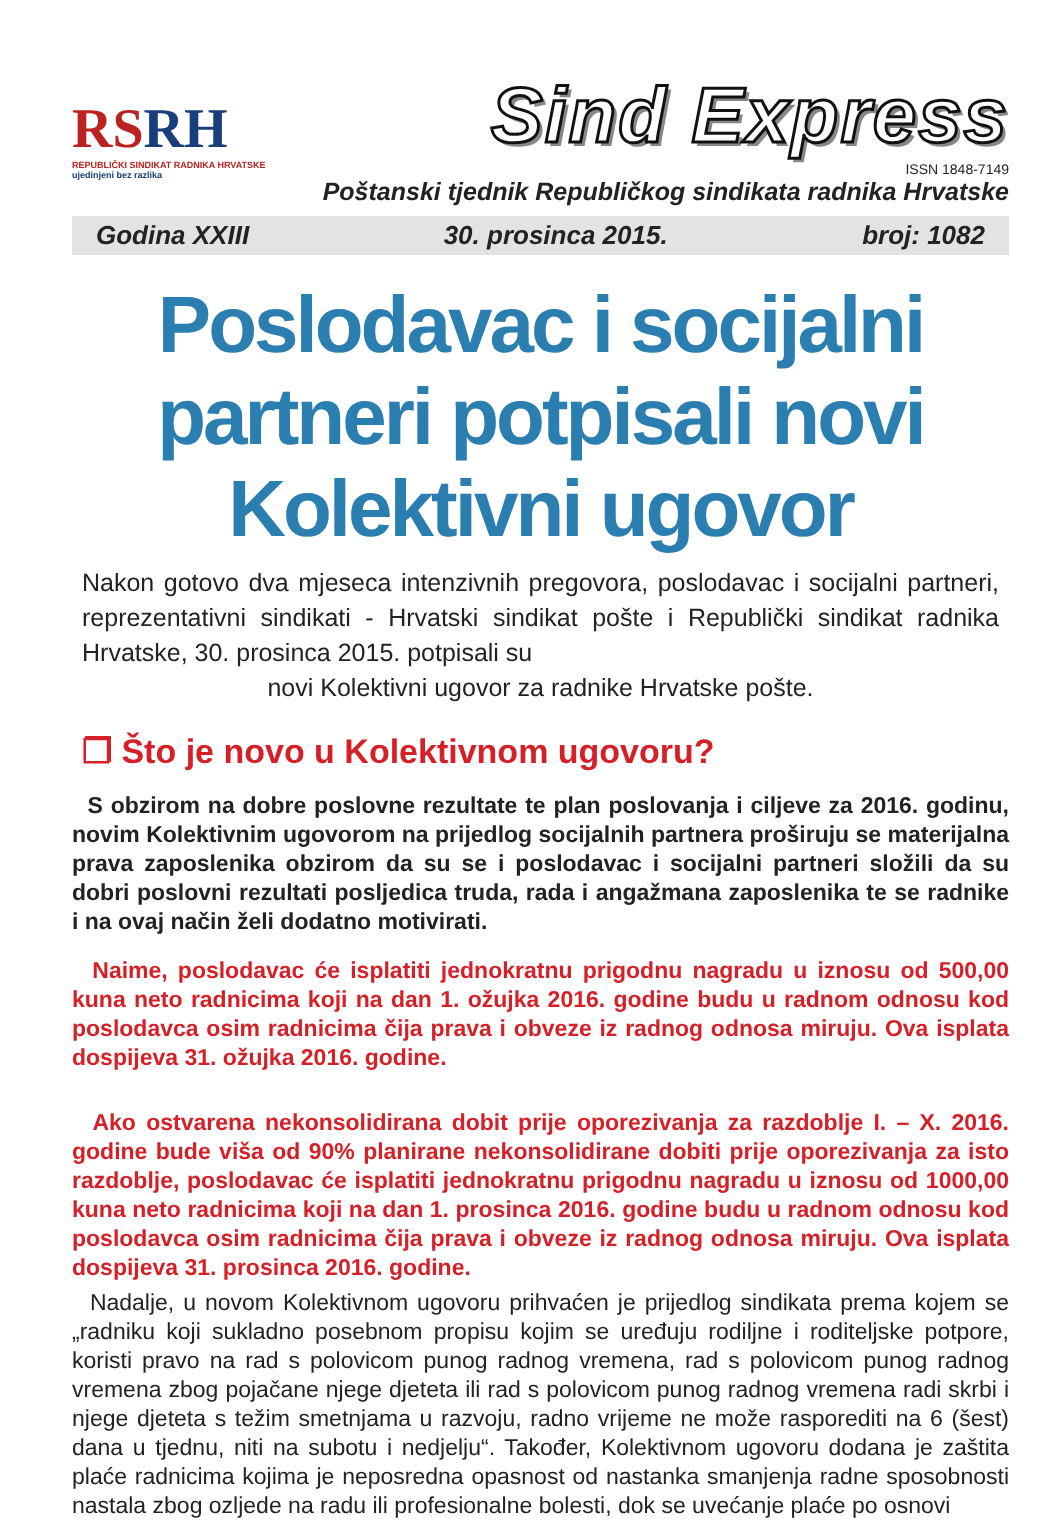RSRH
REPUBLIČKI SINDIKAT RADNIKA HRVATSKE
ujedinjeni bez razlika
Sind Express
ISSN 1848-7149
Poštanski tjednik Republičkog sindikata radnika Hrvatske
Godina XXIII 30. prosinca 2015. broj: 1082
Poslodavac i socijalni partneri potpisali novi Kolektivni ugovor
Nakon gotovo dva mjeseca intenzivnih pregovora, poslodavac i socijalni partneri, reprezentativni sindikati - Hrvatski sindikat pošte i Republički sindikat radnika Hrvatske, 30. prosinca 2015. potpisali su
novi Kolektivni ugovor za radnike Hrvatske pošte.
❐ Što je novo u Kolektivnom ugovoru?
S obzirom na dobre poslovne rezultate te plan poslovanja i ciljeve za 2016. godinu, novim Kolektivnim ugovorom na prijedlog socijalnih partnera proširuju se materijalna prava zaposlenika obzirom da su se i poslodavac i socijalni partneri složili da su dobri poslovni rezultati posljedica truda, rada i angažmana zaposlenika te se radnike i na ovaj način želi dodatno motivirati.
Naime, poslodavac će isplatiti jednokratnu prigodnu nagradu u iznosu od 500,00 kuna neto radnicima koji na dan 1. ožujka 2016. godine budu u radnom odnosu kod poslodavca osim radnicima čija prava i obveze iz radnog odnosa miruju. Ova isplata dospijeva 31. ožujka 2016. godine.
Ako ostvarena nekonsolidirana dobit prije oporezivanja za razdoblje I. – X. 2016. godine bude viša od 90% planirane nekonsolidirane dobiti prije oporezivanja za isto razdoblje, poslodavac će isplatiti jednokratnu prigodnu nagradu u iznosu od 1000,00 kuna neto radnicima koji na dan 1. prosinca 2016. godine budu u radnom odnosu kod poslodavca osim radnicima čija prava i obveze iz radnog odnosa miruju. Ova isplata dospijeva 31. prosinca 2016. godine.
Nadalje, u novom Kolektivnom ugovoru prihvaćen je prijedlog sindikata prema kojem se „radniku koji sukladno posebnom propisu kojim se uređuju rodiljne i roditeljske potpore, koristi pravo na rad s polovicom punog radnog vremena, rad s polovicom punog radnog vremena zbog pojačane njege djeteta ili rad s polovicom punog radnog vremena radi skrbi i njege djeteta s težim smetnjama u razvoju, radno vrijeme ne može rasporediti na 6 (šest) dana u tjednu, niti na subotu i nedjelju“. Također, Kolektivnom ugovoru dodana je zaštita plaće radnicima kojima je neposredna opasnost od nastanka smanjenja radne sposobnosti nastala zbog ozljede na radu ili profesionalne bolesti, dok se uvećanje plaće po osnovi